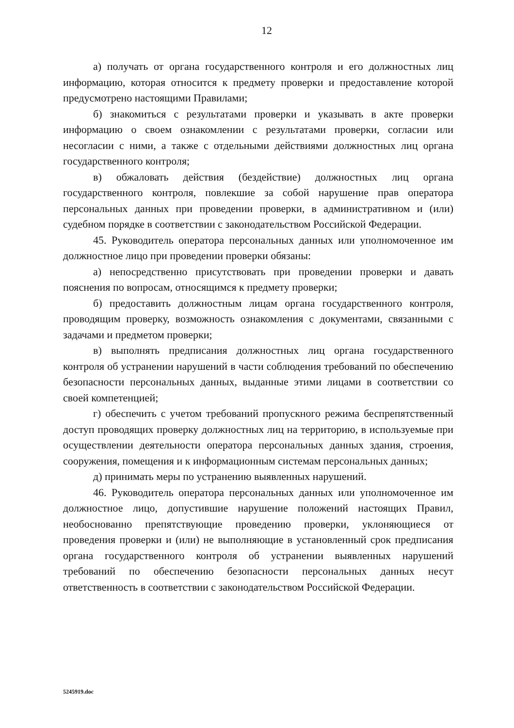12
а) получать от органа государственного контроля и его должностных лиц информацию, которая относится к предмету проверки и предоставление которой предусмотрено настоящими Правилами;
б) знакомиться с результатами проверки и указывать в акте проверки информацию о своем ознакомлении с результатами проверки, согласии или несогласии с ними, а также с отдельными действиями должностных лиц органа государственного контроля;
в) обжаловать действия (бездействие) должностных лиц органа государственного контроля, повлекшие за собой нарушение прав оператора персональных данных при проведении проверки, в административном и (или) судебном порядке в соответствии с законодательством Российской Федерации.
45. Руководитель оператора персональных данных или уполномоченное им должностное лицо при проведении проверки обязаны:
а) непосредственно присутствовать при проведении проверки и давать пояснения по вопросам, относящимся к предмету проверки;
б) предоставить должностным лицам органа государственного контроля, проводящим проверку, возможность ознакомления с документами, связанными с задачами и предметом проверки;
в) выполнять предписания должностных лиц органа государственного контроля об устранении нарушений в части соблюдения требований по обеспечению безопасности персональных данных, выданные этими лицами в соответствии со своей компетенцией;
г) обеспечить с учетом требований пропускного режима беспрепятственный доступ проводящих проверку должностных лиц на территорию, в используемые при осуществлении деятельности оператора персональных данных здания, строения, сооружения, помещения и к информационным системам персональных данных;
д) принимать меры по устранению выявленных нарушений.
46. Руководитель оператора персональных данных или уполномоченное им должностное лицо, допустившие нарушение положений настоящих Правил, необоснованно препятствующие проведению проверки, уклоняющиеся от проведения проверки и (или) не выполняющие в установленный срок предписания органа государственного контроля об устранении выявленных нарушений требований по обеспечению безопасности персональных данных несут ответственность в соответствии с законодательством Российской Федерации.
5245919.doc